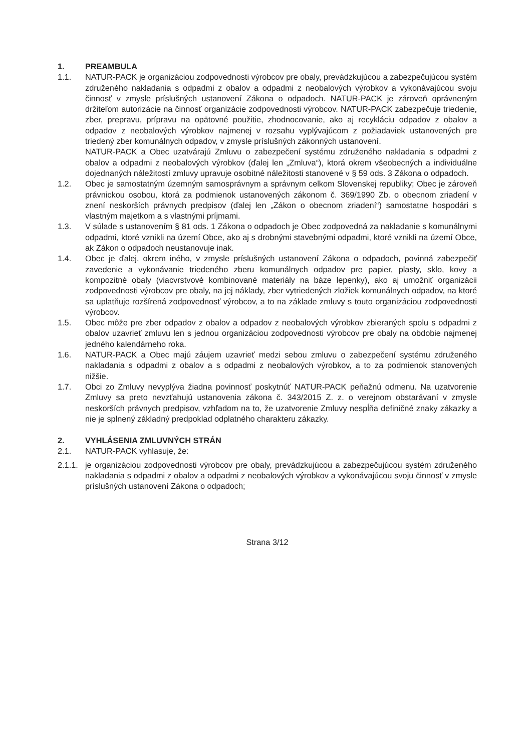1. PREAMBULA
1.1. NATUR-PACK je organizáciou zodpovednosti výrobcov pre obaly, prevádzkujúcou a zabezpečujúcou systém združeného nakladania s odpadmi z obalov a odpadmi z neobalových výrobkov a vykonávajúcou svoju činnosť v zmysle príslušných ustanovení Zákona o odpadoch. NATUR-PACK je zároveň oprávneným držiteľom autorizácie na činnosť organizácie zodpovednosti výrobcov. NATUR-PACK zabezpečuje triedenie, zber, prepravu, prípravu na opätovné použitie, zhodnocovanie, ako aj recykláciu odpadov z obalov a odpadov z neobalových výrobkov najmenej v rozsahu vyplývajúcom z požiadaviek ustanovených pre triedený zber komunálnych odpadov, v zmysle príslušných zákonných ustanovení.
NATUR-PACK a Obec uzatvárajú Zmluvu o zabezpečení systému združeného nakladania s odpadmi z obalov a odpadmi z neobalových výrobkov (ďalej len „Zmluva“), ktorá okrem všeobecných a individuálne dojednaných náležitostí zmluvy upravuje osobitné náležitosti stanovené v § 59 ods. 3 Zákona o odpadoch.
1.2. Obec je samostatným územným samosprávnym a správnym celkom Slovenskej republiky; Obec je zároveň právnickou osobou, ktorá za podmienok ustanovených zákonom č. 369/1990 Zb. o obecnom zriadení v znení neskorších právnych predpisov (ďalej len „Zákon o obecnom zriadení“) samostatne hospodári s vlastným majetkom a s vlastnými príjmami.
1.3. V súlade s ustanovením § 81 ods. 1 Zákona o odpadoch je Obec zodpovedná za nakladanie s komunálnymi odpadmi, ktoré vznikli na území Obce, ako aj s drobnými stavebnými odpadmi, ktoré vznikli na území Obce, ak Zákon o odpadoch neustanovuje inak.
1.4. Obec je ďalej, okrem iného, v zmysle príslušných ustanovení Zákona o odpadoch, povinná zabezpečiť zavedenie a vykonávanie triedeného zberu komunálnych odpadov pre papier, plasty, sklo, kovy a kompozitné obaly (viacvrstvové kombinované materiály na báze lepenky), ako aj umožniť organizácii zodpovednosti výrobcov pre obaly, na jej náklady, zber vytriedených zložiek komunálnych odpadov, na ktoré sa uplatňuje rozšírená zodpovednosť výrobcov, a to na základe zmluvy s touto organizáciou zodpovednosti výrobcov.
1.5. Obec môže pre zber odpadov z obalov a odpadov z neobalových výrobkov zbieraných spolu s odpadmi z obalov uzavrieť zmluvu len s jednou organizáciou zodpovednosti výrobcov pre obaly na obdobie najmenej jedného kalendárneho roka.
1.6. NATUR-PACK a Obec majú záujem uzavrieť medzi sebou zmluvu o zabezpečení systému združeného nakladania s odpadmi z obalov a s odpadmi z neobalových výrobkov, a to za podmienok stanovených nižšie.
1.7. Obci zo Zmluvy nevyplýva žiadna povinnosť poskytnúť NATUR-PACK peňažnú odmenu. Na uzatvorenie Zmluvy sa preto nevzťahujú ustanovenia zákona č. 343/2015 Z. z. o verejnom obstarávaní v zmysle neskorších právnych predpisov, vzhľadom na to, že uzatvorenie Zmluvy nespĺňa definičné znaky zákazky a nie je splnený základný predpoklad odplatného charakteru zákazky.
2. VYHLÁSENIA ZMLUVNÝCH STRÁN
2.1. NATUR-PACK vyhlasuje, že:
2.1.1.
je organizáciou zodpovednosti výrobcov pre obaly, prevádzkujúcou a zabezpečujúcou systém združeného nakladania s odpadmi z obalov a odpadmi z neobalových výrobkov a vykonávajúcou svoju činnosť v zmysle príslušných ustanovení Zákona o odpadoch;
Strana 3/12